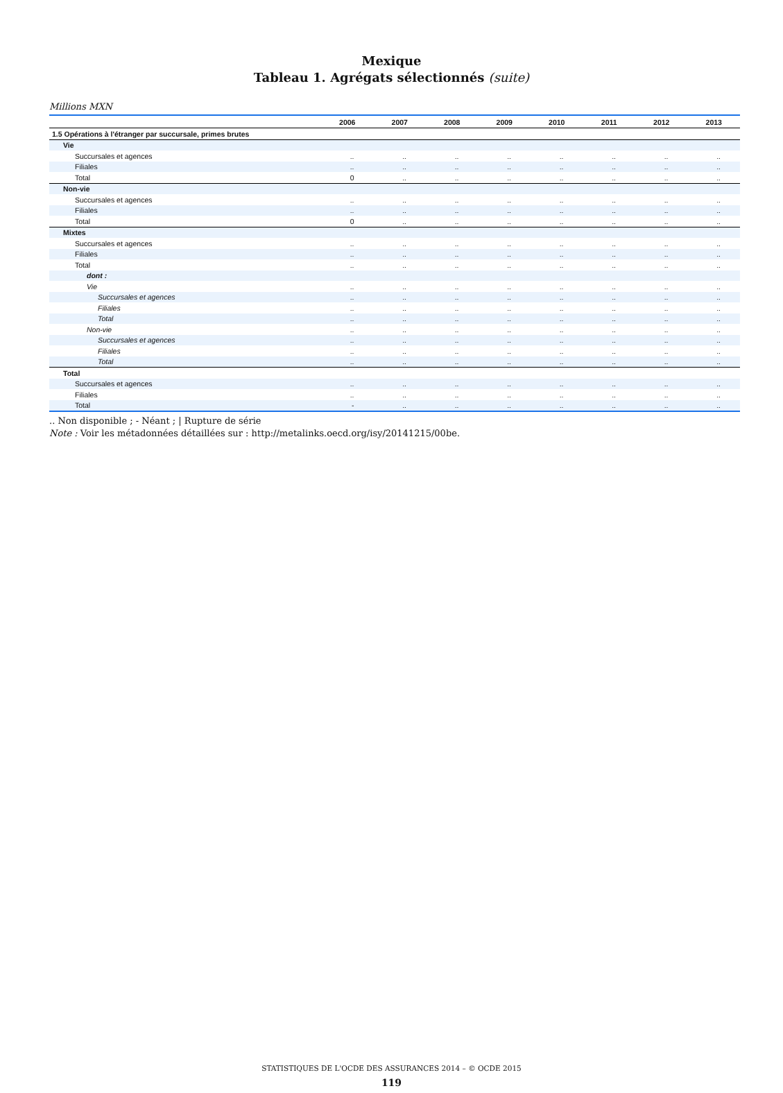Mexique
Tableau 1. Agrégats sélectionnés (suite)
Millions MXN
| | 2006 | 2007 | 2008 | 2009 | 2010 | 2011 | 2012 | 2013 |
| --- | --- | --- | --- | --- | --- | --- | --- | --- |
| 1.5 Opérations à l'étranger par succursale, primes brutes | | | | | | | | |
| Vie | | | | | | | | |
| Succursales et agences | .. | .. | .. | .. | .. | .. | .. | .. |
| Filiales | .. | .. | .. | .. | .. | .. | .. | .. |
| Total | 0 | .. | .. | .. | .. | .. | .. | .. |
| Non-vie | | | | | | | | |
| Succursales et agences | .. | .. | .. | .. | .. | .. | .. | .. |
| Filiales | .. | .. | .. | .. | .. | .. | .. | .. |
| Total | 0 | .. | .. | .. | .. | .. | .. | .. |
| Mixtes | | | | | | | | |
| Succursales et agences | .. | .. | .. | .. | .. | .. | .. | .. |
| Filiales | .. | .. | .. | .. | .. | .. | .. | .. |
| Total | .. | .. | .. | .. | .. | .. | .. | .. |
| dont : | | | | | | | | |
| Vie | .. | .. | .. | .. | .. | .. | .. | .. |
| Succursales et agences | .. | .. | .. | .. | .. | .. | .. | .. |
| Filiales | .. | .. | .. | .. | .. | .. | .. | .. |
| Total | .. | .. | .. | .. | .. | .. | .. | .. |
| Non-vie | .. | .. | .. | .. | .. | .. | .. | .. |
| Succursales et agences | .. | .. | .. | .. | .. | .. | .. | .. |
| Filiales | .. | .. | .. | .. | .. | .. | .. | .. |
| Total | .. | .. | .. | .. | .. | .. | .. | .. |
| Total | | | | | | | | |
| Succursales et agences | .. | .. | .. | .. | .. | .. | .. | .. |
| Filiales | .. | .. | .. | .. | .. | .. | .. | .. |
| Total | - | .. | .. | .. | .. | .. | .. | .. |
.. Non disponible ; - Néant ; | Rupture de série
Note : Voir les métadonnées détaillées sur : http://metalinks.oecd.org/isy/20141215/00be.
STATISTIQUES DE L'OCDE DES ASSURANCES 2014 – © OCDE 2015
119